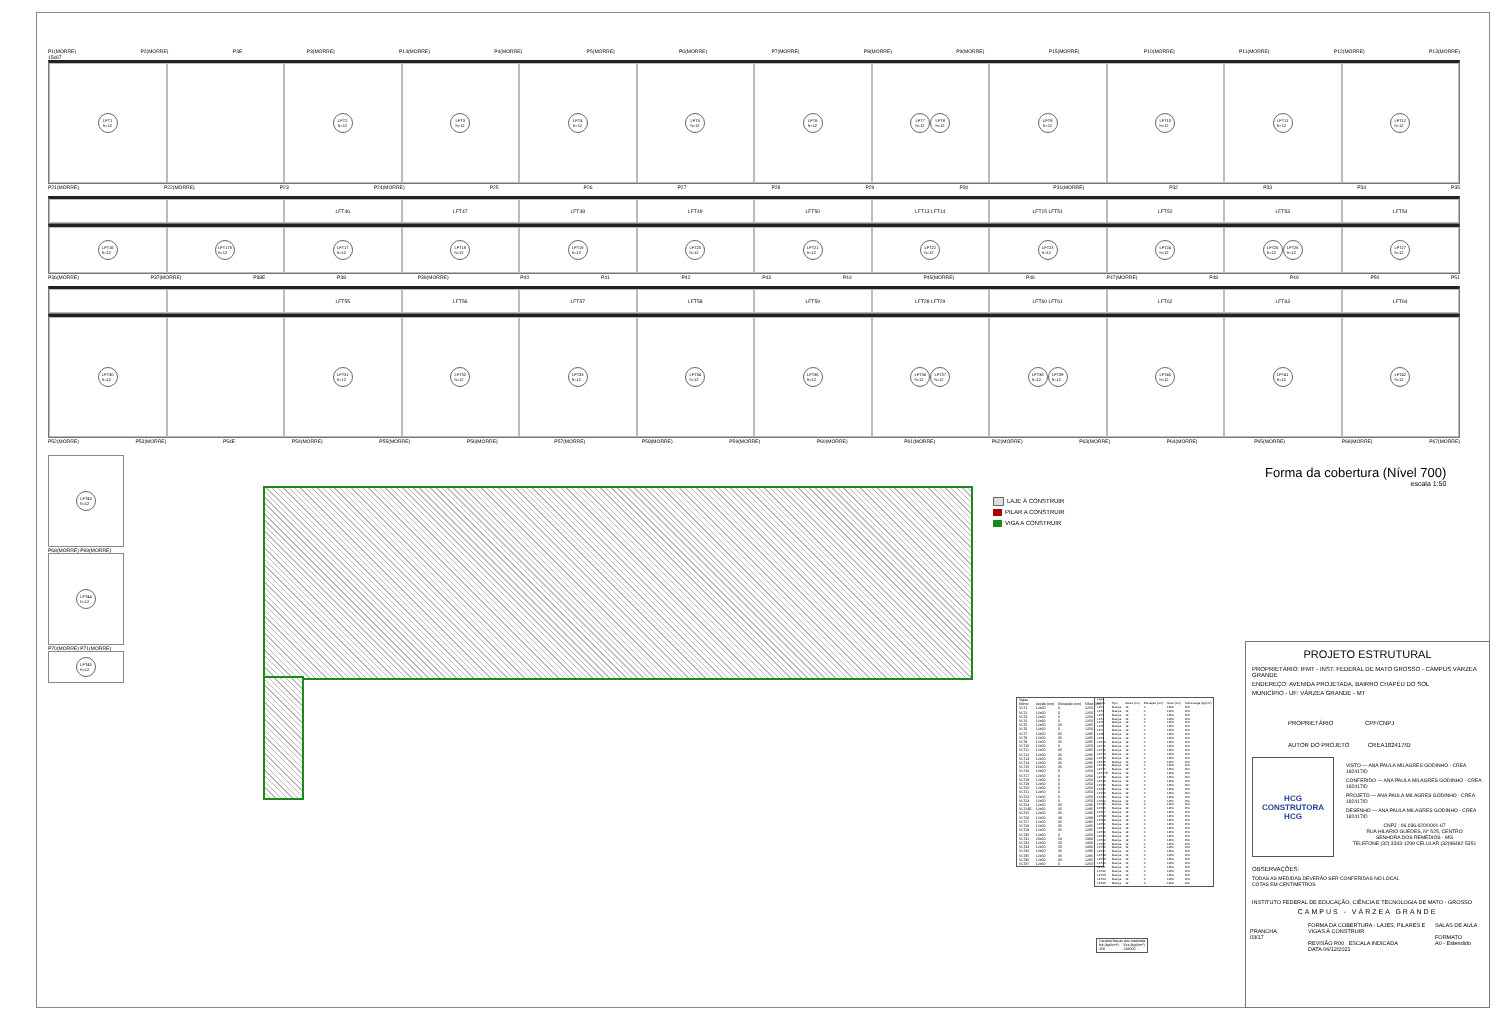P1(MORRE)
15x67 P2(MORRE) P3E P3(MORRE) P14(MORRE) P4(MORRE) P5(MORRE) P6(MORRE) P7(MORRE) P8(MORRE) P9(MORRE) P15(MORRE) P10(MORRE) P11(MORRE) P12(MORRE) P13(MORRE)
LFT1
h=12
LFT2
h=12
LFT3
h=12
LFT4
h=12
LFT5
h=12
LFT6
h=12
LFT7
h=12 LFT8
h=12
LFT9
h=12
LFT10
h=12
LFT11
h=12
LFT12
h=12
P21(MORRE) P22(MORRE) P23 P24(MORRE) P25 P26 P27 P28 P29 P30 P31(MORRE) P32 P33 P34 P35
LFT46
LFT47
LFT48
LFT49
LFT50
LFT13 LFT14
LFT15 LFT51
LFT52
LFT53
LFT54
LFT16
h=12
LFT17E
h=12
LFT17
h=12
LFT18
h=12
LFT19
h=12
LFT20
h=12
LFT21
h=12
LFT22
h=12
LFT23
h=12
LFT24
h=12
LFT25
h=12 LFT26
h=12
LFT27
h=12
P36(MORRE) P37(MORRE) P38E P38 P39(MORRE) P40 P41 P42 P43 P44 P45(MORRE) P46 P47(MORRE) P48 P49 P50 P51
LFT55
LFT56
LFT57
LFT58
LFT59
LFT28 LFT29
LFT60 LFT61
LFT62
LFT63
LFT64
LFT30
h=12
LFT31
h=12
LFT32
h=12
LFT33
h=12
LFT34
h=12
LFT35
h=12
LFT36
h=12 LFT37
h=12
LFT38
h=12 LFT39
h=12
LFT40
h=12
LFT41
h=12
LFT42
h=12
P52(MORRE) P53(MORRE) P54E P54(MORRE) P55(MORRE) P56(MORRE) P57(MORRE) P58(MORRE) P59(MORRE) P60(MORRE) P61(MORRE) P62(MORRE) P63(MORRE) P64(MORRE) P65(MORRE) P66(MORRE) P67(MORRE)
LFT43
h=12
P68(MORRE) P69(MORRE)
LFT44
h=12
P70(MORRE) P71(MORRE)
LFT45
h=12
LAJE À CONSTRUIR
PILAR A CONSTRUIR
VIGA A CONSTRUIR
Forma da cobertura (Nível 700)
escala 1:50
| Vigas | | | |
| --- | --- | --- | --- |
| Nome | Seção (cm) | Elevação (cm) | Nível (cm) |
| VLT1 | 12x50 | 0 | 1250 |
| VLT2 | 12x50 | 0 | 1250 |
| VLT3 | 12x30 | 0 | 1250 |
| VLT4 | 12x30 | 0 | 1250 |
| VLT5 | 12x50 | 35 | 1285 |
| VLT6 | 12x50 | 0 | 1250 |
| VLT7 | 12x50 | 35 | 1285 |
| VLT8 | 12x50 | 35 | 1285 |
| VLT9 | 12x50 | 35 | 1285 |
| VLT10 | 12x50 | 0 | 1250 |
| VLT11 | 12x50 | 35 | 1285 |
| VLT12 | 12x50 | 35 | 1285 |
| VLT13 | 12x50 | 35 | 1285 |
| VLT14 | 12x50 | 35 | 1285 |
| VLT15 | 15x50 | 35 | 1285 |
| VLT16 | 12x50 | 0 | 1250 |
| VLT17 | 12x50 | 0 | 1250 |
| VLT18 | 12x50 | 0 | 1250 |
| VLT19 | 12x50 | 0 | 1250 |
| VLT20 | 12x50 | 0 | 1250 |
| VLT21 | 12x50 | 0 | 1250 |
| VLT22 | 12x50 | 0 | 1250 |
| VLT23 | 12x50 | 0 | 1250 |
| VLT24 | 12x50 | 35 | 1285 |
| VLT24E | 12x50 | 35 | 1285 |
| VLT25 | 12x50 | 35 | 1285 |
| VLT26 | 12x50 | 38 | 1288 |
| VLT27 | 12x50 | 35 | 1285 |
| VLT28 | 12x50 | 35 | 1285 |
| VLT29 | 12x50 | 35 | 1285 |
| VLT30 | 12x50 | 0 | 1250 |
| VLT31 | 20x60 | 50 | 1300 |
| VLT32 | 12x50 | 50 | 1300 |
| VLT33 | 12x50 | 50 | 1300 |
| VLT34 | 12x50 | 35 | 1285 |
| VLT35 | 12x50 | 35 | 1285 |
| VLT36 | 12x50 | 35 | 1285 |
| VLT37 | 12x50 | 0 | 1250 |
| Lajes | | | | | |
| --- | --- | --- | --- | --- | --- |
| Nome | Tipo | Altura (cm) | Elevação (cm) | Nível (cm) | Sobrecarga (kgf/m²) |
| LFT1 | Maciça | 12 | 0 | 1250 | 150 |
| LFT2 | Maciça | 12 | 0 | 1250 | 150 |
| LFT3 | Maciça | 12 | 0 | 1250 | 150 |
| LFT4 | Maciça | 12 | 0 | 1250 | 150 |
| LFT5 | Maciça | 12 | 0 | 1250 | 150 |
| LFT6 | Maciça | 12 | 0 | 1250 | 150 |
| LFT7 | Maciça | 12 | 0 | 1250 | 150 |
| LFT8 | Maciça | 12 | 0 | 1250 | 150 |
| LFT9 | Maciça | 12 | 0 | 1250 | 150 |
| LFT10 | Maciça | 12 | 0 | 1250 | 150 |
| LFT11 | Maciça | 12 | 0 | 1250 | 150 |
| LFT12 | Maciça | 12 | 0 | 1250 | 150 |
| LFT13 | Maciça | 12 | 0 | 1250 | 150 |
| LFT14 | Maciça | 12 | 0 | 1250 | 150 |
| LFT15 | Maciça | 12 | 0 | 1250 | 150 |
| LFT16 | Maciça | 12 | 0 | 1250 | 150 |
| LFT17 | Maciça | 12 | 0 | 1250 | 150 |
| LFT17E | Maciça | 12 | 0 | 1250 | 150 |
| LFT18 | Maciça | 12 | 0 | 1250 | 150 |
| LFT19 | Maciça | 12 | 0 | 1250 | 150 |
| LFT20 | Maciça | 12 | 0 | 1250 | 150 |
| LFT21 | Maciça | 12 | 0 | 1250 | 150 |
| LFT22 | Maciça | 12 | 0 | 1250 | 150 |
| LFT23 | Maciça | 12 | 0 | 1250 | 150 |
| LFT24 | Maciça | 12 | 0 | 1250 | 150 |
| LFT25 | Maciça | 12 | 0 | 1250 | 150 |
| LFT26 | Maciça | 12 | 0 | 1250 | 150 |
| LFT27 | Maciça | 12 | 0 | 1250 | 150 |
| LFT28 | Maciça | 12 | 0 | 1250 | 150 |
| LFT29 | Maciça | 12 | 0 | 1250 | 150 |
| LFT30 | Maciça | 12 | 0 | 1250 | 150 |
| LFT31 | Maciça | 12 | 0 | 1250 | 150 |
| LFT32 | Maciça | 12 | 0 | 1250 | 150 |
| LFT33 | Maciça | 12 | 0 | 1250 | 150 |
| LFT34 | Maciça | 12 | 0 | 1250 | 150 |
| LFT35 | Maciça | 12 | 0 | 1250 | 150 |
| LFT36 | Maciça | 12 | 0 | 1250 | 150 |
| LFT37 | Maciça | 12 | 0 | 1250 | 150 |
| LFT38 | Maciça | 12 | 0 | 1250 | 150 |
| LFT39 | Maciça | 12 | 0 | 1250 | 150 |
| LFT40 | Maciça | 12 | 0 | 1250 | 150 |
| LFT41 | Maciça | 12 | 0 | 1250 | 150 |
| LFT42 | Maciça | 12 | 0 | 1250 | 150 |
| LFT43 | Maciça | 12 | 0 | 1250 | 150 |
| LFT44 | Maciça | 12 | 0 | 1250 | 150 |
| LFT45 | Maciça | 12 | 0 | 1250 | 150 |
| Características dos materiais | |
| --- | --- |
| fck (kgf/cm²) | Ecs (kgf/cm²) |
| 250 | 238000 |
PROJETO ESTRUTURAL
PROPRIETÁRIO: IFMT - INST. FEDERAL DE MATO GROSSO - CAMPUS VÁRZEA GRANDE
ENDEREÇO: AVENIDA PROJETADA, BAIRRO CHAPÉU DO SOL
MUNICÍPIO - UF: VÁRZEA GRANDE - MT
PROPRIETÁRIO CPF/CNPJ
AUTOR DO PROJETO CREA182417/D
HCG
CONSTRUTORA HCG
VISTO — ANA PAULA MILAGRES GODINHO - CREA 182417/D
CONFERIDO — ANA PAULA MILAGRES GODINHO - CREA 182417/D
PROJETO — ANA PAULA MILAGRES GODINHO - CREA 182417/D
DESENHO — ANA PAULA MILAGRES GODINHO - CREA 182417/D
CNPJ : 06.036.620/0001-67
RUA HILARIO GUEDES, N° 525, CENTRO
SENHORA DOS REMÉDIOS - MG
TELEFONE (32) 3343-1299 CELULAR (32)98482-5351
OBSERVAÇÕES:
TODAS AS MEDIDAS DEVERÃO SER CONFERIDAS NO LOCAL
COTAS EM CENTÍMETROS
INSTITUTO FEDERAL DE EDUCAÇÃO, CIÊNCIA E TECNOLOGIA DE MATO - GROSSO
CAMPUS - VÁRZEA GRANDE
PRANCHA
03/17
FORMA DA COBERTURA - LAJES, PILARES E VIGAS À CONSTRUIR
REVISÃO R00 ESCALA INDICADA
DATA 06/12/2021
SALAS DE AULA
FORMATO
A0 - Estendido